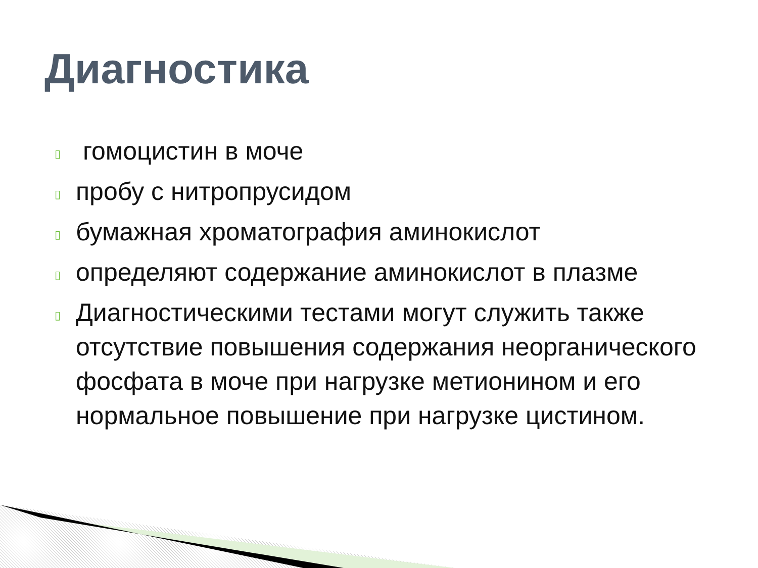Диагностика
▯ гомоцистин в моче
▯ пробу с нитропрусидом
▯ бумажная хроматография аминокислот
▯ определяют содержание аминокислот в плазме
▯ Диагностическими тестами могут служить также отсутствие повышения содержания неорганического фосфата в моче при нагрузке метионином и его нормальное повышение при нагрузке цистином.